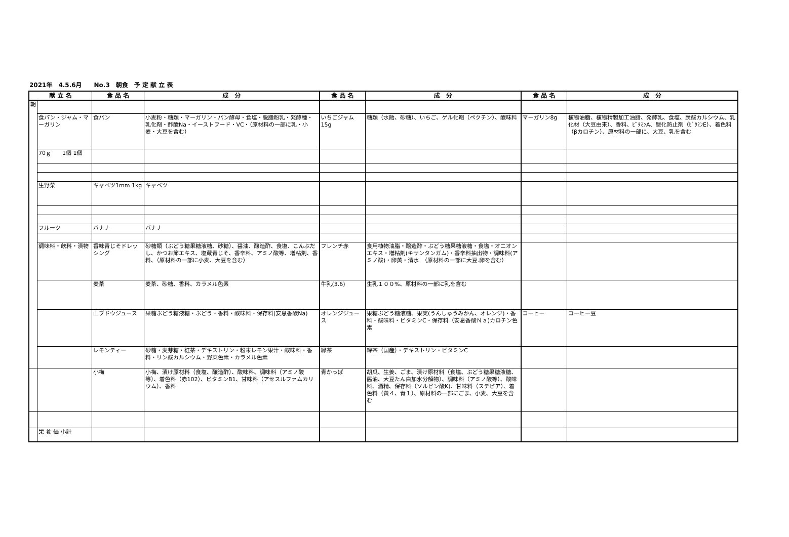2021年　4.5.6月　　No.3　朝食　予 定 献 立 表
| 献 立 名 | | 食 品 名 | 成 分 | 食 品 名 | 成 分 | 食 品 名 | 成 分 |
| --- | --- | --- | --- | --- | --- | --- | --- |
| 朝 | | | | | | | |
| | 食パン・ジャム・マーガリン | 食パン | 小麦粉・糖類・マーガリン・パン酵母・食塩・脱脂粉乳・発酵種・乳化剤・酢酸Na・イーストフード・VC・（原材料の一部に乳・小麦・大豆を含む） | いちごジャム15g | 糖類（水飴、砂糖）、いちご、ゲル化剤（ペクチン）、酸味料 | マーガリン8g | 植物油脂、植物精製加工油脂、発酵乳、食塩、炭酸カルシウム、乳化材（大豆由来）、香料、ﾋﾞﾀﾐﾝA、酸化防止剤（ﾋﾞﾀﾐﾝE）、着色料（βカロチン）、原材料の一部に、大豆、乳を含む |
| | 70ｇ 1個 1個 | | | | | | |
| | 生野菜 | キャベツ1mm 1kg | キャベツ | | | | |
| | フルーツ | バナナ | バナナ | | | | |
| | 調味料・飲料・漬物 | 香味青じそドレッシング | 砂糖類（ぶどう糖果糖液糖、砂糖）、醤油、醸造酢、食塩、こんぶだし、かつお節エキス、塩蔵青じそ、香辛料、アミノ酸等、増粘剤、香料、（原材料の一部に小麦、大豆を含む） | フレンチ赤 | 食用植物油脂・醸造酢・ぶどう糖果糖液糖・食塩・オニオンエキス・増粘剤(キサンタンガム)・香辛料抽出物・調味料(アミノ酸)・卵黄・清水 （原材料の一部に大豆.卵を含む） | | |
| | | 麦茶 | 麦茶、砂糖、香料、カラメル色素 | 牛乳(3.6) | 生乳１００%、原材料の一部に乳を含む | | |
| | | 山ブドウジュース | 果糖ぶどう糖液糖・ぶどう・香料・酸味料・保存料(安息香酸Na) | オレンジジュース | 果糖ぶどう糖液糖、果実(うんしゅうみかん、オレンジ)・香料・酸味料・ビタミンC・保存料（安息香酸Ｎａ)カロチン色素 | コーヒー | コーヒー豆 |
| | | レモンティー | 砂糖・麦芽糖・紅茶・デキストリン・粉末レモン果汁・酸味料・香料・リン酸カルシウム・野菜色素・カラメル色素 | 緑茶 | 緑茶（国産）・デキストリン・ビタミンC | | |
| | | 小梅 | 小梅、漬け原材料（食塩、醸造酢）、酸味料、調味料（アミノ酸等）、着色料（赤102）、ビタミンB1、甘味料（アセスルファムカリウム）、香料 | 青かっぱ | 胡瓜、生姜、ごま、漬け原材料（食塩、ぶどう糖果糖液糖、醤油、大豆たん白加水分解物）、調味料（アミノ酸等）、酸味料、酒精、保存料（ソルビン酸K)、甘味料（ステビア）、着色料（黄４、青１）、原材料の一部にごま、小麦、大豆を含む | | |
| | 栄 養 価 小計 | | | | | | |